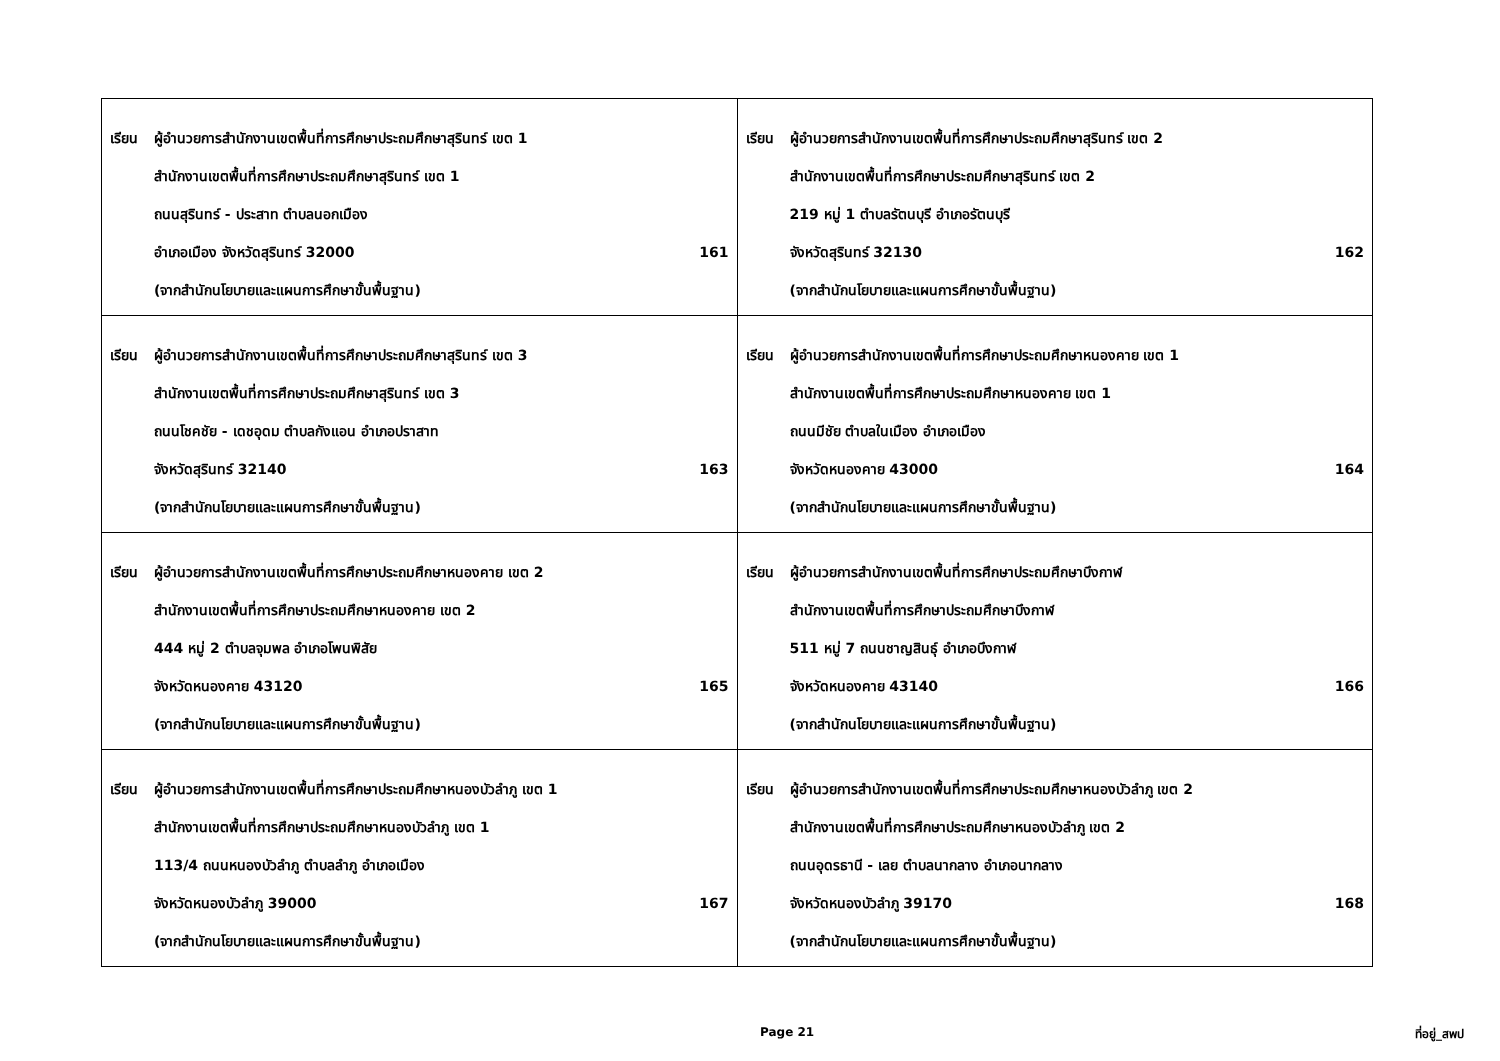| เรียน ผู้อำนวยการสำนักงานเขตพื้นที่การศึกษาประถมศึกษาสุรินทร์ เขต 1 สำนักงานเขตพื้นที่การศึกษาประถมศึกษาสุรินทร์ เขต 1 ถนนสุรินทร์ - ประสาท ตำบลนอกเมือง อำเภอเมือง จังหวัดสุรินทร์ 32000 161 (จากสำนักนโยบายและแผนการศึกษาขั้นพื้นฐาน) | เรียน ผู้อำนวยการสำนักงานเขตพื้นที่การศึกษาประถมศึกษาสุรินทร์ เขต 2 สำนักงานเขตพื้นที่การศึกษาประถมศึกษาสุรินทร์ เขต 2 219 หมู่ 1 ตำบลรัตนบุรี อำเภอรัตนบุรี จังหวัดสุรินทร์ 32130 162 (จากสำนักนโยบายและแผนการศึกษาขั้นพื้นฐาน) |
| เรียน ผู้อำนวยการสำนักงานเขตพื้นที่การศึกษาประถมศึกษาสุรินทร์ เขต 3 สำนักงานเขตพื้นที่การศึกษาประถมศึกษาสุรินทร์ เขต 3 ถนนโชคชัย - เดชอุดม ตำบลกังแอน อำเภอปราสาท จังหวัดสุรินทร์ 32140 163 (จากสำนักนโยบายและแผนการศึกษาขั้นพื้นฐาน) | เรียน ผู้อำนวยการสำนักงานเขตพื้นที่การศึกษาประถมศึกษาหนองคาย เขต 1 สำนักงานเขตพื้นที่การศึกษาประถมศึกษาหนองคาย เขต 1 ถนนมีชัย ตำบลในเมือง อำเภอเมือง จังหวัดหนองคาย 43000 164 (จากสำนักนโยบายและแผนการศึกษาขั้นพื้นฐาน) |
| เรียน ผู้อำนวยการสำนักงานเขตพื้นที่การศึกษาประถมศึกษาหนองคาย เขต 2 สำนักงานเขตพื้นที่การศึกษาประถมศึกษาหนองคาย เขต 2 444 หมู่ 2 ตำบลจุมพล อำเภอโพนพิสัย จังหวัดหนองคาย 43120 165 (จากสำนักนโยบายและแผนการศึกษาขั้นพื้นฐาน) | เรียน ผู้อำนวยการสำนักงานเขตพื้นที่การศึกษาประถมศึกษาบึงกาฬ สำนักงานเขตพื้นที่การศึกษาประถมศึกษาบึงกาฬ 511 หมู่ 7 ถนนชาญสินธุ์ อำเภอบึงกาฬ จังหวัดหนองคาย 43140 166 (จากสำนักนโยบายและแผนการศึกษาขั้นพื้นฐาน) |
| เรียน ผู้อำนวยการสำนักงานเขตพื้นที่การศึกษาประถมศึกษาหนองบัวลำภู เขต 1 สำนักงานเขตพื้นที่การศึกษาประถมศึกษาหนองบัวลำภู เขต 1 113/4 ถนนหนองบัวลำภู ตำบลลำภู อำเภอเมือง จังหวัดหนองบัวลำภู 39000 167 (จากสำนักนโยบายและแผนการศึกษาขั้นพื้นฐาน) | เรียน ผู้อำนวยการสำนักงานเขตพื้นที่การศึกษาประถมศึกษาหนองบัวลำภู เขต 2 สำนักงานเขตพื้นที่การศึกษาประถมศึกษาหนองบัวลำภู เขต 2 ถนนอุดรธานี - เลย ตำบลนากลาง อำเภอนากลาง จังหวัดหนองบัวลำภู 39170 168 (จากสำนักนโยบายและแผนการศึกษาขั้นพื้นฐาน) |
Page 21 ที่อยู่_สพป